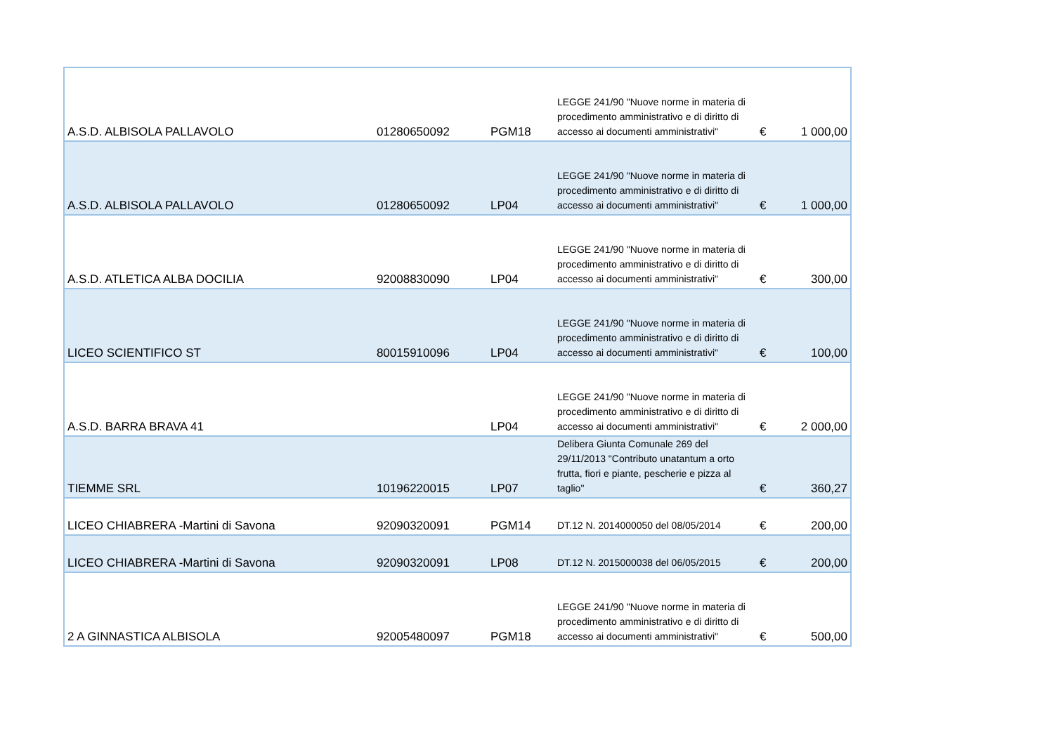| A.S.D. ALBISOLA PALLAVOLO | 01280650092 | PGM18 | LEGGE 241/90 "Nuove norme in materia di procedimento amministrativo e di diritto di accesso ai documenti amministrativi" | € | 1 000,00 |
| A.S.D. ALBISOLA PALLAVOLO | 01280650092 | LP04 | LEGGE 241/90 "Nuove norme in materia di procedimento amministrativo e di diritto di accesso ai documenti amministrativi" | € | 1 000,00 |
| A.S.D. ATLETICA ALBA DOCILIA | 92008830090 | LP04 | LEGGE 241/90 "Nuove norme in materia di procedimento amministrativo e di diritto di accesso ai documenti amministrativi" | € | 300,00 |
| LICEO SCIENTIFICO ST | 80015910096 | LP04 | LEGGE 241/90 "Nuove norme in materia di procedimento amministrativo e di diritto di accesso ai documenti amministrativi" | € | 100,00 |
| A.S.D. BARRA BRAVA 41 | | LP04 | LEGGE 241/90 "Nuove norme in materia di procedimento amministrativo e di diritto di accesso ai documenti amministrativi" | € | 2 000,00 |
| TIEMME SRL | 10196220015 | LP07 | Delibera Giunta Comunale 269 del 29/11/2013 "Contributo unatantum a orto frutta, fiori e piante, pescherie e pizza al taglio" | € | 360,27 |
| LICEO CHIABRERA -Martini di Savona | 92090320091 | PGM14 | DT.12 N. 2014000050 del 08/05/2014 | € | 200,00 |
| LICEO CHIABRERA -Martini di Savona | 92090320091 | LP08 | DT.12 N. 2015000038 del 06/05/2015 | € | 200,00 |
| 2 A GINNASTICA ALBISOLA | 92005480097 | PGM18 | LEGGE 241/90 "Nuove norme in materia di procedimento amministrativo e di diritto di accesso ai documenti amministrativi" | € | 500,00 |